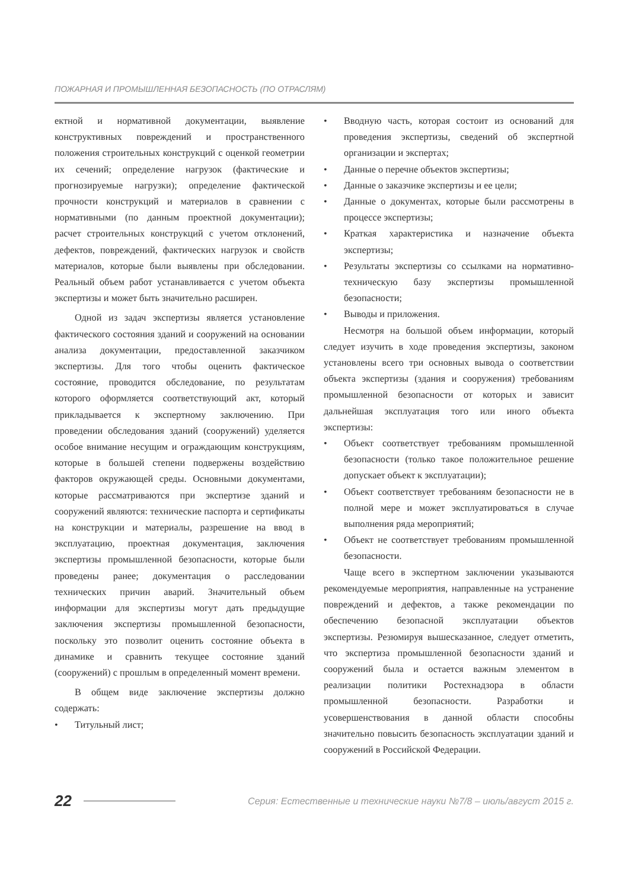ПОЖАРНАЯ И ПРОМЫШЛЕННАЯ БЕЗОПАСНОСТЬ (ПО ОТРАСЛЯМ)
ектной и нормативной документации, выявление конструктивных повреждений и пространственного положения строительных конструкций с оценкой геометрии их сечений; определение нагрузок (фактические и прогнозируемые нагрузки); определение фактической прочности конструкций и материалов в сравнении с нормативными (по данным проектной документации); расчет строительных конструкций с учетом отклонений, дефектов, повреждений, фактических нагрузок и свойств материалов, которые были выявлены при обследовании. Реальный объем работ устанавливается с учетом объекта экспертизы и может быть значительно расширен.
Одной из задач экспертизы является установление фактического состояния зданий и сооружений на основании анализа документации, предоставленной заказчиком экспертизы. Для того чтобы оценить фактическое состояние, проводится обследование, по результатам которого оформляется соответствующий акт, который прикладывается к экспертному заключению. При проведении обследования зданий (сооружений) уделяется особое внимание несущим и ограждающим конструкциям, которые в большей степени подвержены воздействию факторов окружающей среды. Основными документами, которые рассматриваются при экспертизе зданий и сооружений являются: технические паспорта и сертификаты на конструкции и материалы, разрешение на ввод в эксплуатацию, проектная документация, заключения экспертизы промышленной безопасности, которые были проведены ранее; документация о расследовании технических причин аварий. Значительный объем информации для экспертизы могут дать предыдущие заключения экспертизы промышленной безопасности, поскольку это позволит оценить состояние объекта в динамике и сравнить текущее состояние зданий (сооружений) с прошлым в определенный момент времени.
В общем виде заключение экспертизы должно содержать:
• Титульный лист;
• Вводную часть, которая состоит из оснований для проведения экспертизы, сведений об экспертной организации и экспертах;
• Данные о перечне объектов экспертизы;
• Данные о заказчике экспертизы и ее цели;
• Данные о документах, которые были рассмотрены в процессе экспертизы;
• Краткая характеристика и назначение объекта экспертизы;
• Результаты экспертизы со ссылками на нормативно-техническую базу экспертизы промышленной безопасности;
• Выводы и приложения.
Несмотря на большой объем информации, который следует изучить в ходе проведения экспертизы, законом установлены всего три основных вывода о соответствии объекта экспертизы (здания и сооружения) требованиям промышленной безопасности от которых и зависит дальнейшая эксплуатация того или иного объекта экспертизы:
• Объект соответствует требованиям промышленной безопасности (только такое положительное решение допускает объект к эксплуатации);
• Объект соответствует требованиям безопасности не в полной мере и может эксплуатироваться в случае выполнения ряда мероприятий;
• Объект не соответствует требованиям промышленной безопасности.
Чаще всего в экспертном заключении указываются рекомендуемые мероприятия, направленные на устранение повреждений и дефектов, а также рекомендации по обеспечению безопасной эксплуатации объектов экспертизы. Резюмируя вышесказанное, следует отметить, что экспертиза промышленной безопасности зданий и сооружений была и остается важным элементом в реализации политики Ростехнадзора в области промышленной безопасности. Разработки и усовершенствования в данной области способны значительно повысить безопасность эксплуатации зданий и сооружений в Российской Федерации.
22 Серия: Естественные и технические науки №7/8 – июль/август 2015 г.